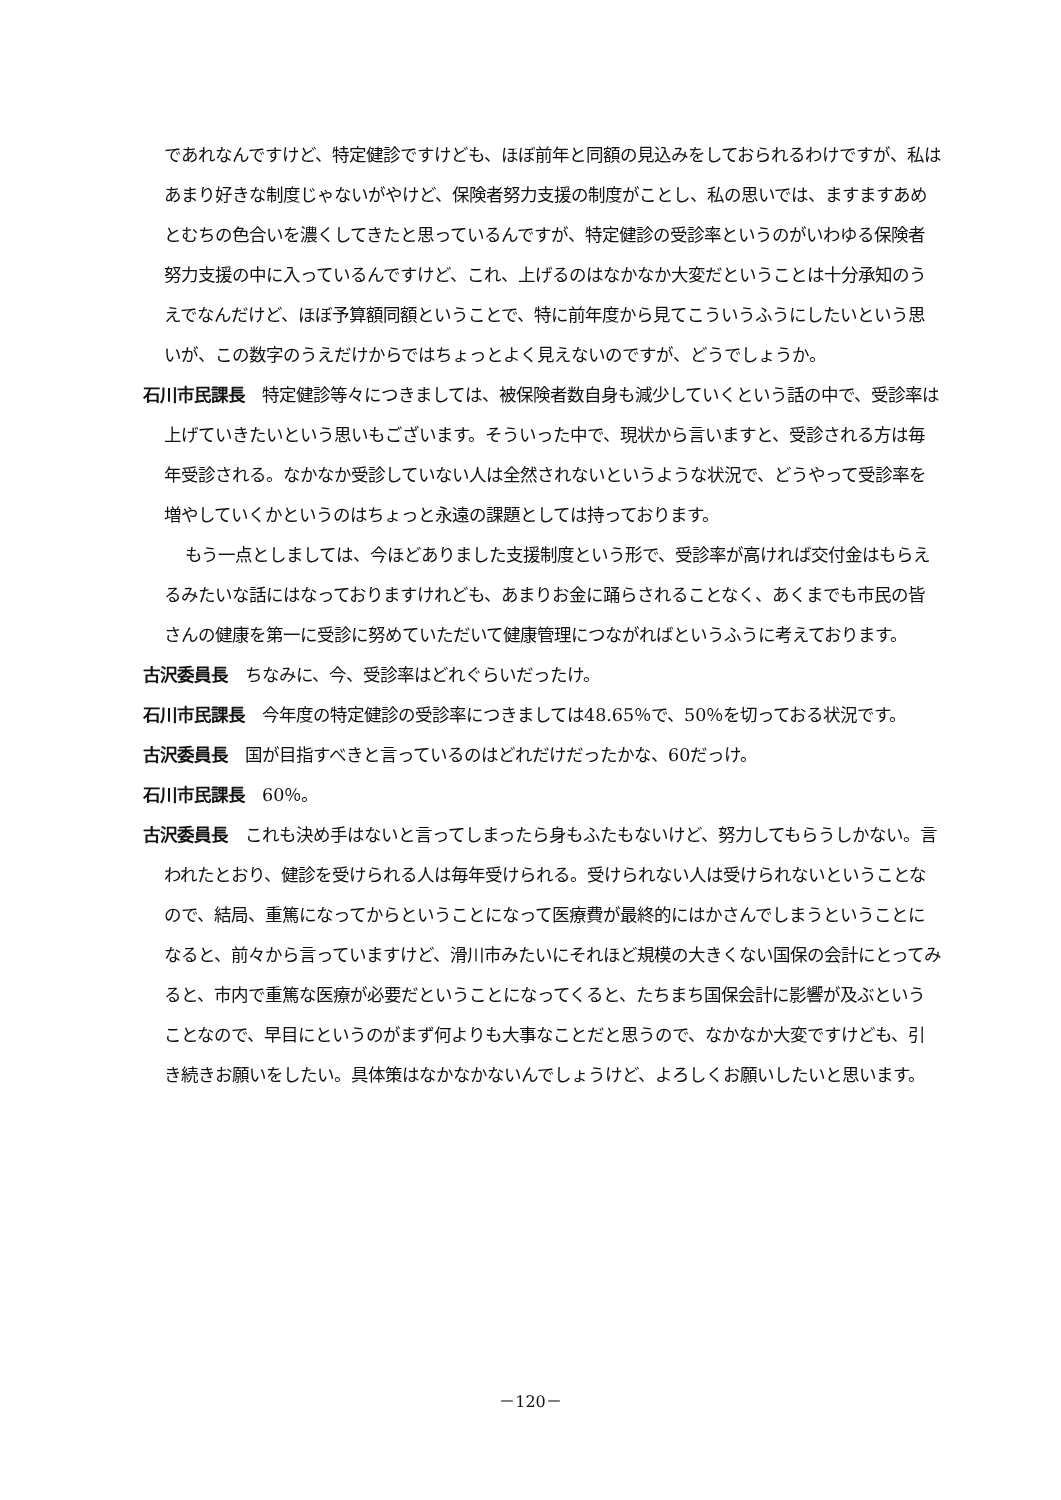であれなんですけど、特定健診ですけども、ほぼ前年と同額の見込みをしておられるわけですが、私はあまり好きな制度じゃないがやけど、保険者努力支援の制度がことし、私の思いでは、ますますあめとむちの色合いを濃くしてきたと思っているんですが、特定健診の受診率というのがいわゆる保険者努力支援の中に入っているんですけど、これ、上げるのはなかなか大変だということは十分承知のうえでなんだけど、ほぼ予算額同額ということで、特に前年度から見てこういうふうにしたいという思いが、この数字のうえだけからではちょっとよく見えないのですが、どうでしょうか。
石川市民課長　特定健診等々につきましては、被保険者数自身も減少していくという話の中で、受診率は上げていきたいという思いもございます。そういった中で、現状から言いますと、受診される方は毎年受診される。なかなか受診していない人は全然されないというような状況で、どうやって受診率を増やしていくかというのはちょっと永遠の課題としては持っております。
もう一点としましては、今ほどありました支援制度という形で、受診率が高ければ交付金はもらえるみたいな話にはなっておりますけれども、あまりお金に踊らされることなく、あくまでも市民の皆さんの健康を第一に受診に努めていただいて健康管理につながればというふうに考えております。
古沢委員長　ちなみに、今、受診率はどれぐらいだったけ。
石川市民課長　今年度の特定健診の受診率につきましては48.65％で、50％を切っておる状況です。
古沢委員長　国が目指すべきと言っているのはどれだけだったかな、60だっけ。
石川市民課長　60％。
古沢委員長　これも決め手はないと言ってしまったら身もふたもないけど、努力してもらうしかない。言われたとおり、健診を受けられる人は毎年受けられる。受けられない人は受けられないということなので、結局、重篤になってからということになって医療費が最終的にはかさんでしまうということになると、前々から言っていますけど、滑川市みたいにそれほど規模の大きくない国保の会計にとってみると、市内で重篤な医療が必要だということになってくると、たちまち国保会計に影響が及ぶということなので、早目にというのがまず何よりも大事なことだと思うので、なかなか大変ですけども、引き続きお願いをしたい。具体策はなかなかないんでしょうけど、よろしくお願いしたいと思います。
－120－